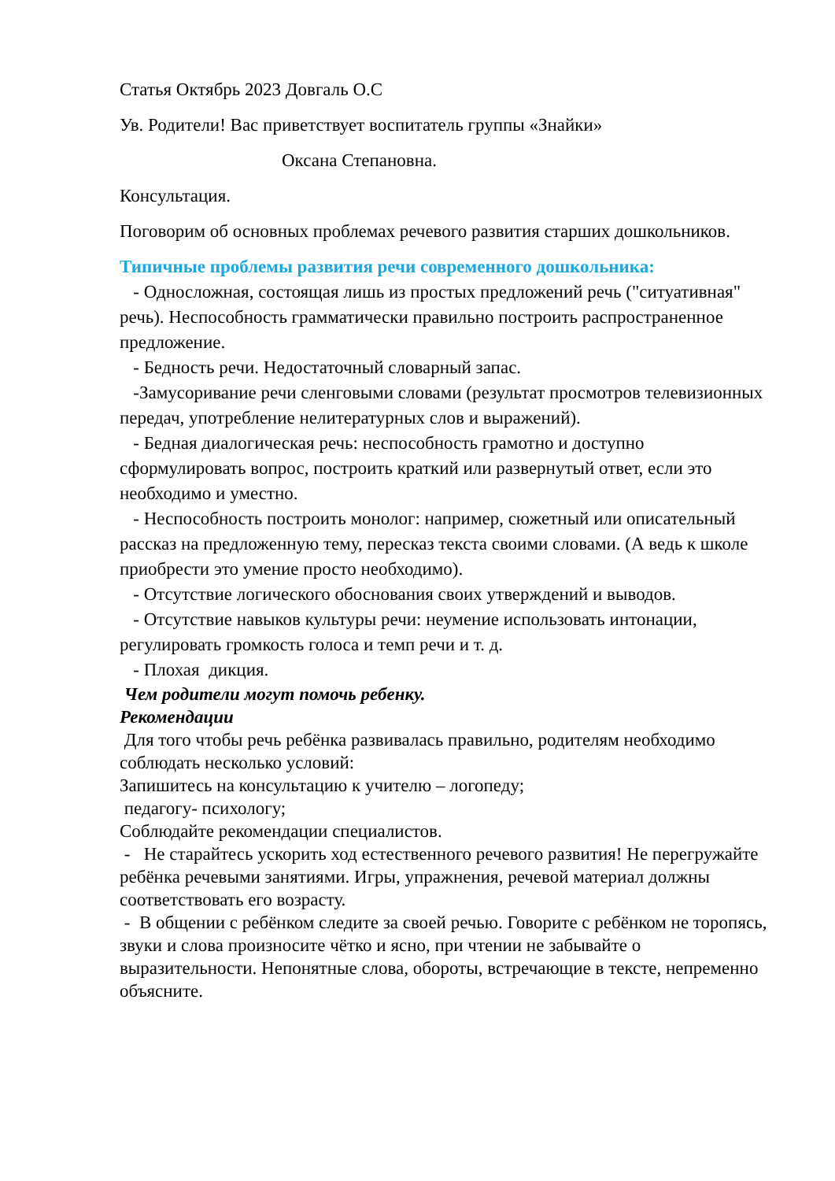Статья Октябрь 2023 Довгаль О.С
Ув. Родители! Вас приветствует воспитатель группы «Знайки»
Оксана Степановна.
Консультация.
Поговорим об основных проблемах речевого развития старших дошкольников.
Типичные проблемы развития речи современного дошкольника:
- Односложная, состоящая лишь из простых предложений речь ("ситуативная" речь). Неспособность грамматически правильно построить распространенное предложение.
- Бедность речи. Недостаточный словарный запас.
-Замусоривание речи сленговыми словами (результат просмотров телевизионных передач, употребление нелитературных слов и выражений).
- Бедная диалогическая речь: неспособность грамотно и доступно сформулировать вопрос, построить краткий или развернутый ответ, если это необходимо и уместно.
- Неспособность построить монолог: например, сюжетный или описательный рассказ на предложенную тему, пересказ текста своими словами. (А ведь к школе приобрести это умение просто необходимо).
- Отсутствие логического обоснования своих утверждений и выводов.
- Отсутствие навыков культуры речи: неумение использовать интонации, регулировать громкость голоса и темп речи и т. д.
- Плохая дикция.
Чем родители могут помочь ребенку.
Рекомендации
Для того чтобы речь ребёнка развивалась правильно, родителям необходимо соблюдать несколько условий:
Запишитесь на консультацию к учителю – логопеду;
педагогу- психологу;
Соблюдайте рекомендации специалистов.
- Не старайтесь ускорить ход естественного речевого развития! Не перегружайте ребёнка речевыми занятиями. Игры, упражнения, речевой материал должны соответствовать его возрасту.
- В общении с ребёнком следите за своей речью. Говорите с ребёнком не торопясь, звуки и слова произносите чётко и ясно, при чтении не забывайте о выразительности. Непонятные слова, обороты, встречающие в тексте, непременно объясните.